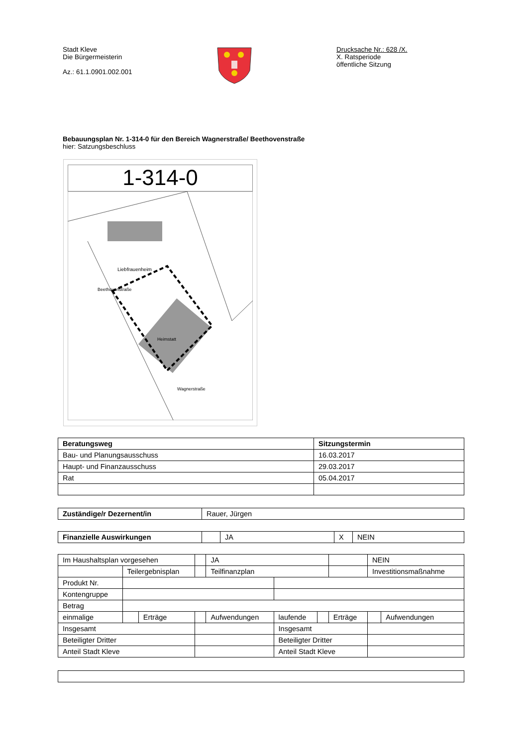Stadt Kleve
Die Bürgermeisterin
Az.: 61.1.0901.002.001
Drucksache Nr.: 628 /X.
X. Ratsperiode
öffentliche Sitzung
Bebauungsplan Nr. 1-314-0 für den Bereich Wagnerstraße/ Beethovenstraße
hier: Satzungsbeschluss
1-314-0
Liebfrauenheim
Heimstatt
Wagnerstraße
Beethovenstraße
| Beratungsweg | Sitzungstermin |
| --- | --- |
| Bau- und Planungsausschuss | 16.03.2017 |
| Haupt- und Finanzausschuss | 29.03.2017 |
| Rat | 05.04.2017 |
| Zuständige/r Dezernent/in | Rauer, Jürgen |
| Finanzielle Auswirkungen | | JA | X | NEIN |
| Im Haushaltsplan vorgesehen | | | | | JA | | | | NEIN | |
| | Teilergebnisplan | | | | Teilfinanzplan | | | | Investitionsmaßnahme | |
| Produkt Nr. | | | | | | | | | | |
| Kontengruppe | | | | | | | | | | |
| Betrag | | | | | | | | | | |
| einmalige | | | Erträge | | Aufwendungen | laufende | | Erträge | | Aufwendungen |
| Insgesamt | | | | | | Insgesamt | | | | |
| Beteiligter Dritter | | | | | | Beteiligter Dritter | | | | |
| Anteil Stadt Kleve | | | | | | Anteil Stadt Kleve | | | | |